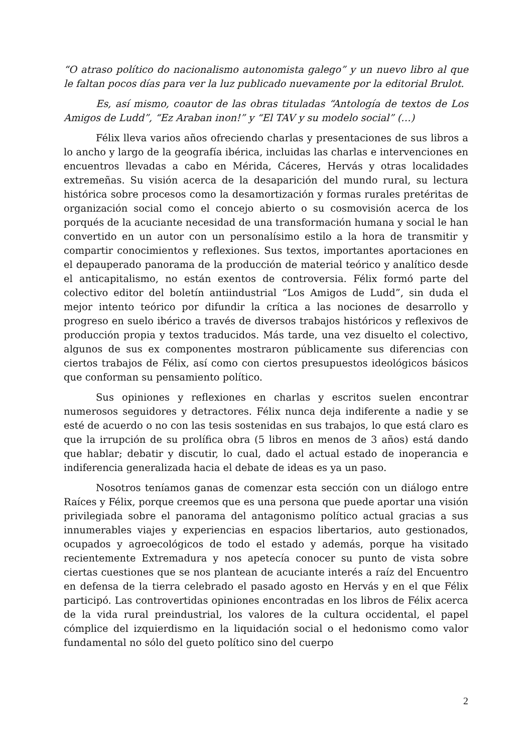“O atraso político do nacionalismo autonomista galego” y un nuevo libro al que le faltan pocos días para ver la luz publicado nuevamente por la editorial Brulot.
Es, así mismo, coautor de las obras tituladas “Antología de textos de Los Amigos de Ludd”, “Ez Araban inon!” y “El TAV y su modelo social” (…)
Félix lleva varios años ofreciendo charlas y presentaciones de sus libros a lo ancho y largo de la geografía ibérica, incluidas las charlas e intervenciones en encuentros llevadas a cabo en Mérida, Cáceres, Hervás y otras localidades extremeñas. Su visión acerca de la desaparición del mundo rural, su lectura histórica sobre procesos como la desamortización y formas rurales pretéritas de organización social como el concejo abierto o su cosmovisión acerca de los porqués de la acuciante necesidad de una transformación humana y social le han convertido en un autor con un personalísimo estilo a la hora de transmitir y compartir conocimientos y reflexiones. Sus textos, importantes aportaciones en el depauperado panorama de la producción de material teórico y analítico desde el anticapitalismo, no están exentos de controversia. Félix formó parte del colectivo editor del boletín antiindustrial “Los Amigos de Ludd”, sin duda el mejor intento teórico por difundir la crítica a las nociones de desarrollo y progreso en suelo ibérico a través de diversos trabajos históricos y reflexivos de producción propia y textos traducidos. Más tarde, una vez disuelto el colectivo, algunos de sus ex componentes mostraron públicamente sus diferencias con ciertos trabajos de Félix, así como con ciertos presupuestos ideológicos básicos que conforman su pensamiento político.
Sus opiniones y reflexiones en charlas y escritos suelen encontrar numerosos seguidores y detractores. Félix nunca deja indiferente a nadie y se esté de acuerdo o no con las tesis sostenidas en sus trabajos, lo que está claro es que la irrupción de su prolífica obra (5 libros en menos de 3 años) está dando que hablar; debatir y discutir, lo cual, dado el actual estado de inoperancia e indiferencia generalizada hacia el debate de ideas es ya un paso.
Nosotros teníamos ganas de comenzar esta sección con un diálogo entre Raíces y Félix, porque creemos que es una persona que puede aportar una visión privilegiada sobre el panorama del antagonismo político actual gracias a sus innumerables viajes y experiencias en espacios libertarios, auto gestionados, ocupados y agroecológicos de todo el estado y además, porque ha visitado recientemente Extremadura y nos apetecía conocer su punto de vista sobre ciertas cuestiones que se nos plantean de acuciante interés a raíz del Encuentro en defensa de la tierra celebrado el pasado agosto en Hervás y en el que Félix participó. Las controvertidas opiniones encontradas en los libros de Félix acerca de la vida rural preindustrial, los valores de la cultura occidental, el papel cómplice del izquierdismo en la liquidación social o el hedonismo como valor fundamental no sólo del gueto político sino del cuerpo
2